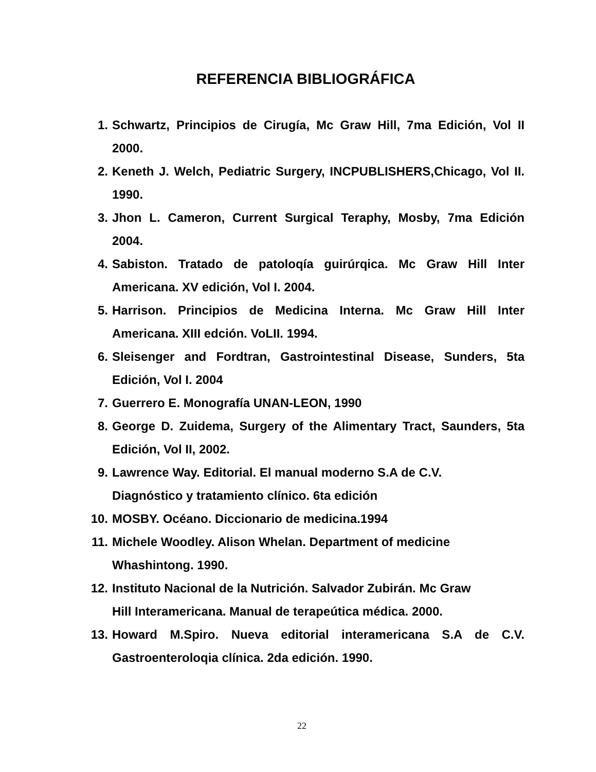REFERENCIA BIBLIOGRÁFICA
1. Schwartz, Principios de Cirugía, Mc Graw Hill, 7ma Edición, Vol II 2000.
2. Keneth J. Welch, Pediatric Surgery, INCPUBLISHERS,Chicago, Vol II. 1990.
3. Jhon L. Cameron, Current Surgical Teraphy, Mosby, 7ma Edición 2004.
4. Sabiston. Tratado de patoloqía guirúrqica. Mc Graw Hill Inter Americana. XV edición, Vol I. 2004.
5. Harrison. Principios de Medicina Interna. Mc Graw Hill Inter Americana. XIII edción. VoLII. 1994.
6. Sleisenger and Fordtran, Gastrointestinal Disease, Sunders, 5ta Edición, Vol I. 2004
7. Guerrero E. Monografía UNAN-LEON, 1990
8. George D. Zuidema, Surgery of the Alimentary Tract, Saunders, 5ta Edición, Vol II, 2002.
9. Lawrence Way. Editorial. El manual moderno S.A de C.V.
Diagnóstico y tratamiento clínico. 6ta edición
10. MOSBY. Océano. Diccionario de medicina.1994
11. Michele Woodley. Alison Whelan. Department of medicine
Whashintong. 1990.
12. Instituto Nacional de la Nutrición. Salvador Zubirán. Mc Graw
Hill Interamericana. Manual de terapeútica médica. 2000.
13. Howard M.Spiro. Nueva editorial interamericana S.A de C.V. Gastroenteroloqia clínica. 2da edición. 1990.
22